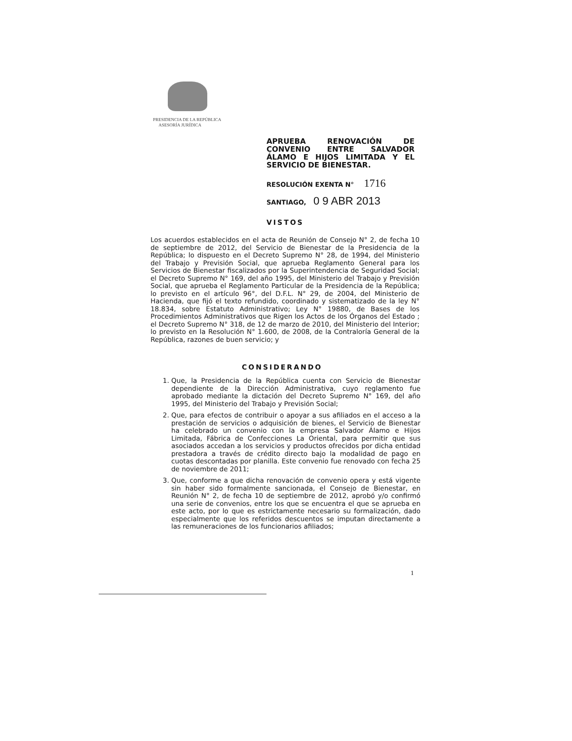PRESIDENCIA DE LA REPÚBLICA
ASESORÍA JURÍDICA
APRUEBA RENOVACIÓN DE CONVENIO ENTRE SALVADOR ÁLAMO E HIJOS LIMITADA Y EL SERVICIO DE BIENESTAR.
RESOLUCIÓN EXENTA N° 1716
SANTIAGO, 0 9 ABR 2013
VISTOS
Los acuerdos establecidos en el acta de Reunión de Consejo N° 2, de fecha 10 de septiembre de 2012, del Servicio de Bienestar de la Presidencia de la República; lo dispuesto en el Decreto Supremo N° 28, de 1994, del Ministerio del Trabajo y Previsión Social, que aprueba Reglamento General para los Servicios de Bienestar fiscalizados por la Superintendencia de Seguridad Social; el Decreto Supremo N° 169, del año 1995, del Ministerio del Trabajo y Previsión Social, que aprueba el Reglamento Particular de la Presidencia de la República; lo previsto en el artículo 96°, del D.F.L. N° 29, de 2004, del Ministerio de Hacienda, que fijó el texto refundido, coordinado y sistematizado de la ley N° 18.834, sobre Estatuto Administrativo; Ley N° 19880, de Bases de los Procedimientos Administrativos que Rigen los Actos de los Órganos del Estado ; el Decreto Supremo N° 318, de 12 de marzo de 2010, del Ministerio del Interior; lo previsto en la Resolución N° 1.600, de 2008, de la Contraloría General de la República, razones de buen servicio; y
CONSIDERANDO
1. Que, la Presidencia de la República cuenta con Servicio de Bienestar dependiente de la Dirección Administrativa, cuyo reglamento fue aprobado mediante la dictación del Decreto Supremo N° 169, del año 1995, del Ministerio del Trabajo y Previsión Social;
2. Que, para efectos de contribuir o apoyar a sus afiliados en el acceso a la prestación de servicios o adquisición de bienes, el Servicio de Bienestar ha celebrado un convenio con la empresa Salvador Álamo e Hijos Limitada, Fábrica de Confecciones La Oriental, para permitir que sus asociados accedan a los servicios y productos ofrecidos por dicha entidad prestadora a través de crédito directo bajo la modalidad de pago en cuotas descontadas por planilla. Este convenio fue renovado con fecha 25 de noviembre de 2011;
3. Que, conforme a que dicha renovación de convenio opera y está vigente sin haber sido formalmente sancionada, el Consejo de Bienestar, en Reunión N° 2, de fecha 10 de septiembre de 2012, aprobó y/o confirmó una serie de convenios, entre los que se encuentra el que se aprueba en este acto, por lo que es estrictamente necesario su formalización, dado especialmente que los referidos descuentos se imputan directamente a las remuneraciones de los funcionarios afiliados;
1